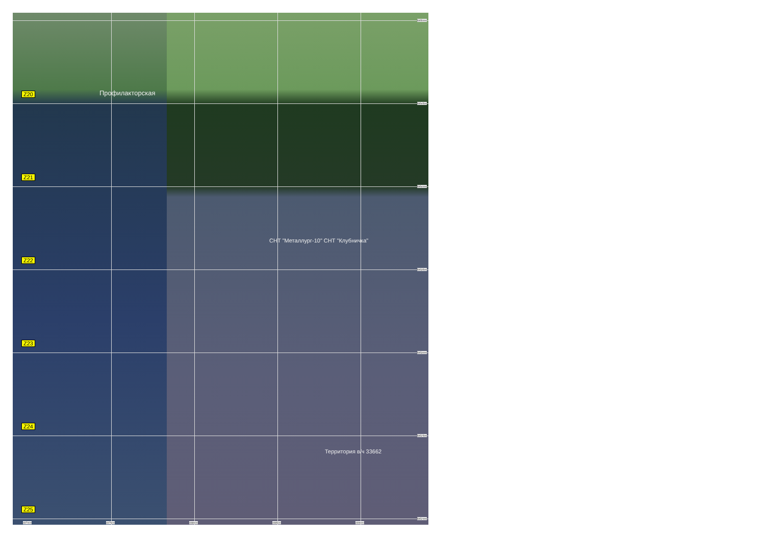Профилакторская
Z20
Z21
Z22
Z23
Z24
Z25
СНТ "Металлург-10" СНТ "Клубничка"
Территория в/ч 33662
5955000
5954500
5954000
5953500
5953000
5952500
5952000
497000 497500 498000 498500 499000